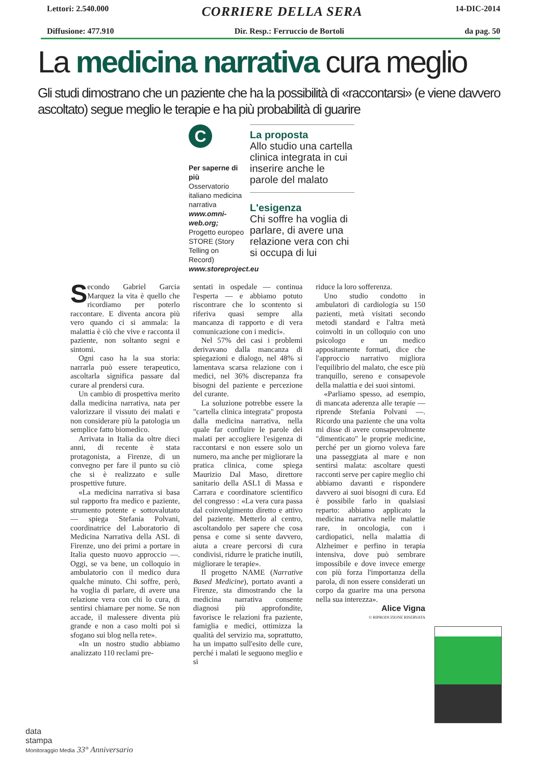Lettori: 2.540.000
CORRIERE DELLA SERA
14-DIC-2014
Diffusione: 477.910 Dir. Resp.: Ferruccio de Bortoli
da pag. 50
La medicina narrativa cura meglio
Gli studi dimostrano che un paziente che ha la possibilità di «raccontarsi» (e viene davvero ascoltato) segue meglio le terapie e ha più probabilità di guarire
C
Per saperne di più
Osservatorio italiano medicina narrativa www.omni-web.org; Progetto europeo STORE (Story Telling on Record) www.storeproject.eu
La proposta
Allo studio una cartella clinica integrata in cui inserire anche le parole del malato
L'esigenza
Chi soffre ha voglia di parlare, di avere una relazione vera con chi si occupa di lui
Secondo Gabriel Garcia Marquez la vita è quello che ricordiamo per poterlo raccontare. E diventa ancora più vero quando ci si ammala: la malattia è ciò che vive e racconta il paziente, non soltanto segni e sintomi.
Ogni caso ha la sua storia: narrarla può essere terapeutico, ascoltarla significa passare dal curare al prendersi cura.
Un cambio di prospettiva merito dalla medicina narrativa, nata per valorizzare il vissuto dei malati e non considerare più la patologia un semplice fatto biomedico.
Arrivata in Italia da oltre dieci anni, di recente è stata protagonista, a Firenze, di un convegno per fare il punto su ciò che si è realizzato e sulle prospettive future.
«La medicina narrativa si basa sul rapporto fra medico e paziente, strumento potente e sottovalutato — spiega Stefania Polvani, coordinatrice del Laboratorio di Medicina Narrativa della ASL di Firenze, uno dei primi a portare in Italia questo nuovo approccio —. Oggi, se va bene, un colloquio in ambulatorio con il medico dura qualche minuto. Chi soffre, però, ha voglia di parlare, di avere una relazione vera con chi lo cura, di sentirsi chiamare per nome. Se non accade, il malessere diventa più grande e non a caso molti poi si sfogano sui blog nella rete».
«In un nostro studio abbiamo analizzato 110 reclami pre-
sentati in ospedale — continua l'esperta — e abbiamo potuto riscontrare che lo scontento si riferiva quasi sempre alla mancanza di rapporto e di vera comunicazione con i medici».
Nel 57% dei casi i problemi derivavano dalla mancanza di spiegazioni e dialogo, nel 48% si lamentava scarsa relazione con i medici, nel 36% discrepanza fra bisogni del paziente e percezione del curante.
La soluzione potrebbe essere la "cartella clinica integrata" proposta dalla medicina narrativa, nella quale far confluire le parole dei malati per accogliere l'esigenza di raccontarsi e non essere solo un numero, ma anche per migliorare la pratica clinica, come spiega Maurizio Dal Maso, direttore sanitario della ASL1 di Massa e Carrara e coordinatore scientifico del congresso : «La vera cura passa dal coinvolgimento diretto e attivo del paziente. Metterlo al centro, ascoltandolo per sapere che cosa pensa e come si sente davvero, aiuta a creare percorsi di cura condivisi, ridurre le pratiche inutili, migliorare le terapie».
Il progetto NAME (Narrative Based Medicine), portato avanti a Firenze, sta dimostrando che la medicina narrativa consente diagnosi più approfondite, favorisce le relazioni fra paziente, famiglia e medici, ottimizza la qualità del servizio ma, soprattutto, ha un impatto sull'esito delle cure, perché i malati le seguono meglio e si
riduce la loro sofferenza.
Uno studio condotto in ambulatori di cardiologia su 150 pazienti, metà visitati secondo metodi standard e l'altra metà coinvolti in un colloquio con uno psicologo e un medico appositamente formati, dice che l'approccio narrativo migliora l'equilibrio del malato, che esce più tranquillo, sereno e consapevole della malattia e dei suoi sintomi.
«Parliamo spesso, ad esempio, di mancata aderenza alle terapie — riprende Stefania Polvani —. Ricordo una paziente che una volta mi disse di avere consapevolmente "dimenticato" le proprie medicine, perché per un giorno voleva fare una passeggiata al mare e non sentirsi malata: ascoltare questi racconti serve per capire meglio chi abbiamo davanti e rispondere davvero ai suoi bisogni di cura. Ed è possibile farlo in qualsiasi reparto: abbiamo applicato la medicina narrativa nelle malattie rare, in oncologia, con i cardiopatici, nella malattia di Alzheimer e perfino in terapia intensiva, dove può sembrare impossibile e dove invece emerge con più forza l'importanza della parola, di non essere considerati un corpo da guarire ma una persona nella sua interezza».
Alice Vigna
© RIPRODUZIONE RISERVATA
data
stampa
Monitoraggio Media 33° Anniversario